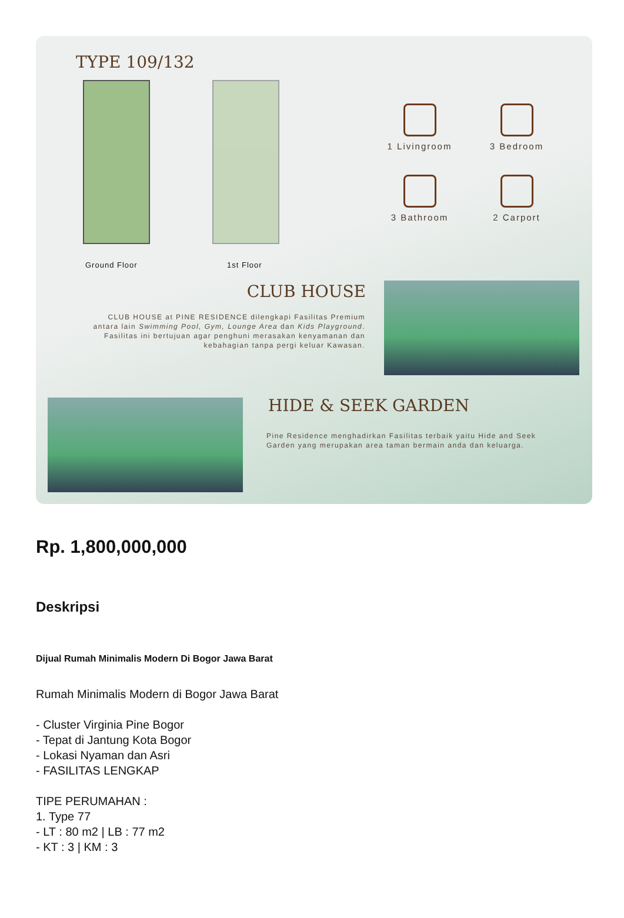TYPE 109/132
Ground Floor 1st Floor
1 Livingroom
3 Bedroom
3 Bathroom
2 Carport
CLUB HOUSE
CLUB HOUSE at PINE RESIDENCE dilengkapi Fasilitas Premium antara lain Swimming Pool, Gym, Lounge Area dan Kids Playground. Fasilitas ini bertujuan agar penghuni merasakan kenyamanan dan kebahagian tanpa pergi keluar Kawasan.
HIDE & SEEK GARDEN
Pine Residence menghadirkan Fasilitas terbaik yaitu Hide and Seek Garden yang merupakan area taman bermain anda dan keluarga.
Rp. 1,800,000,000
Deskripsi
Dijual Rumah Minimalis Modern Di Bogor Jawa Barat
Rumah Minimalis Modern di Bogor Jawa Barat
- Cluster Virginia Pine Bogor
- Tepat di Jantung Kota Bogor
- Lokasi Nyaman dan Asri
- FASILITAS LENGKAP
TIPE PERUMAHAN :
1. Type 77
- LT : 80 m2 | LB : 77 m2
- KT : 3 | KM : 3